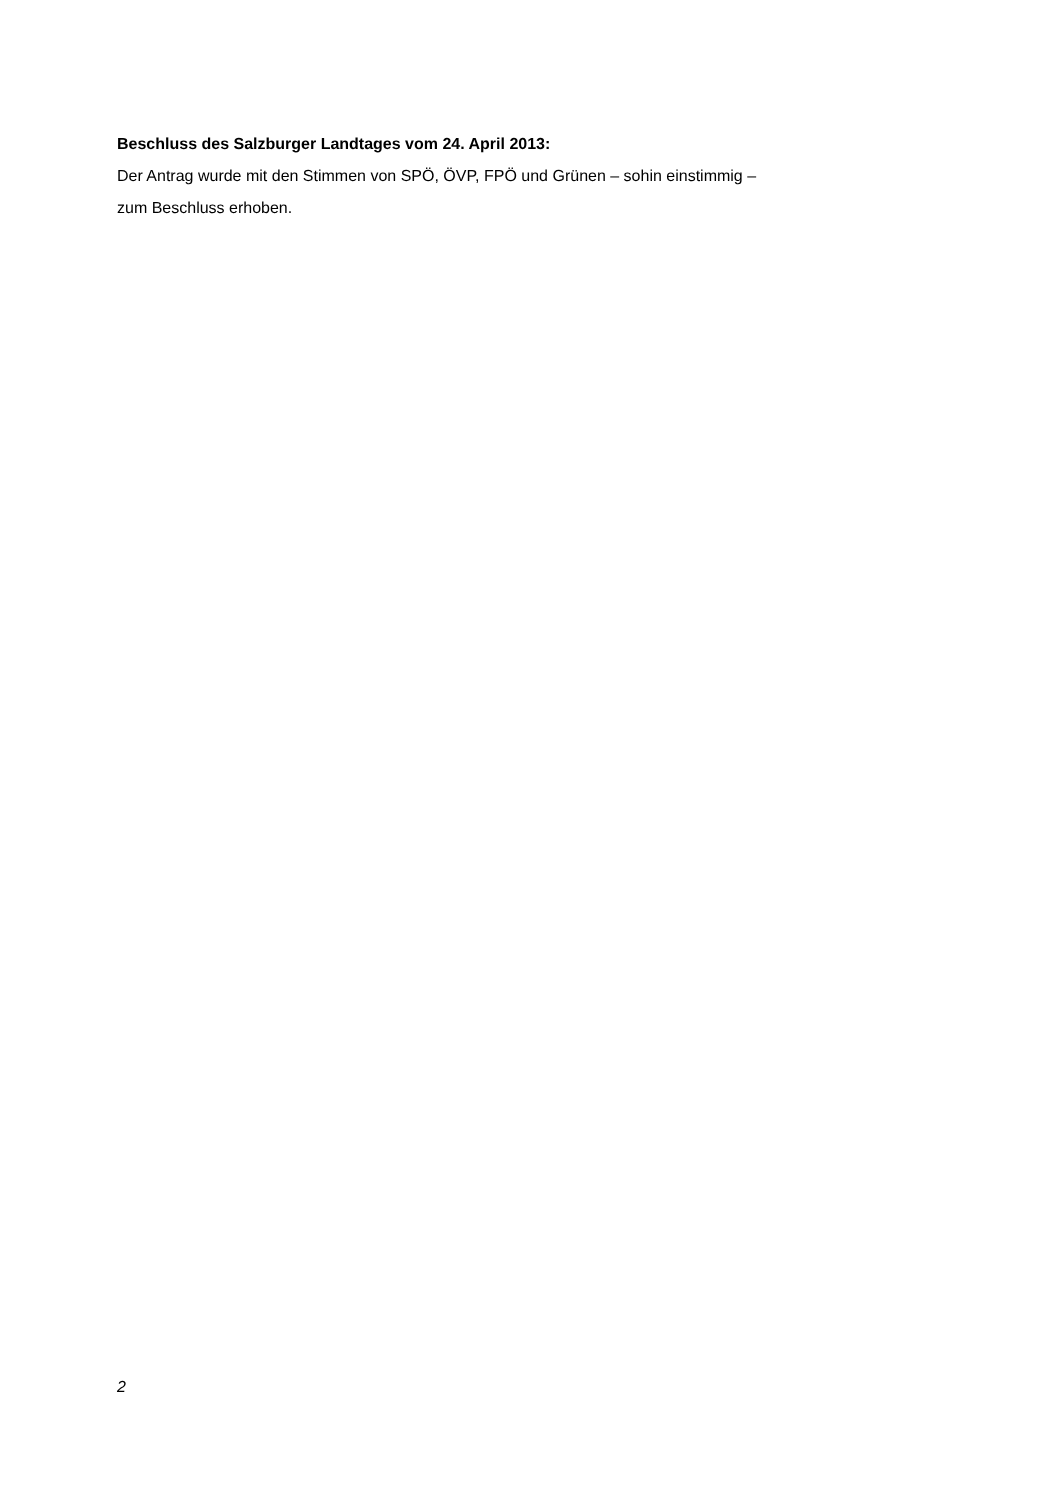Beschluss des Salzburger Landtages vom 24. April 2013:
Der Antrag wurde mit den Stimmen von SPÖ, ÖVP, FPÖ und Grünen – sohin einstimmig –
zum Beschluss erhoben.
2